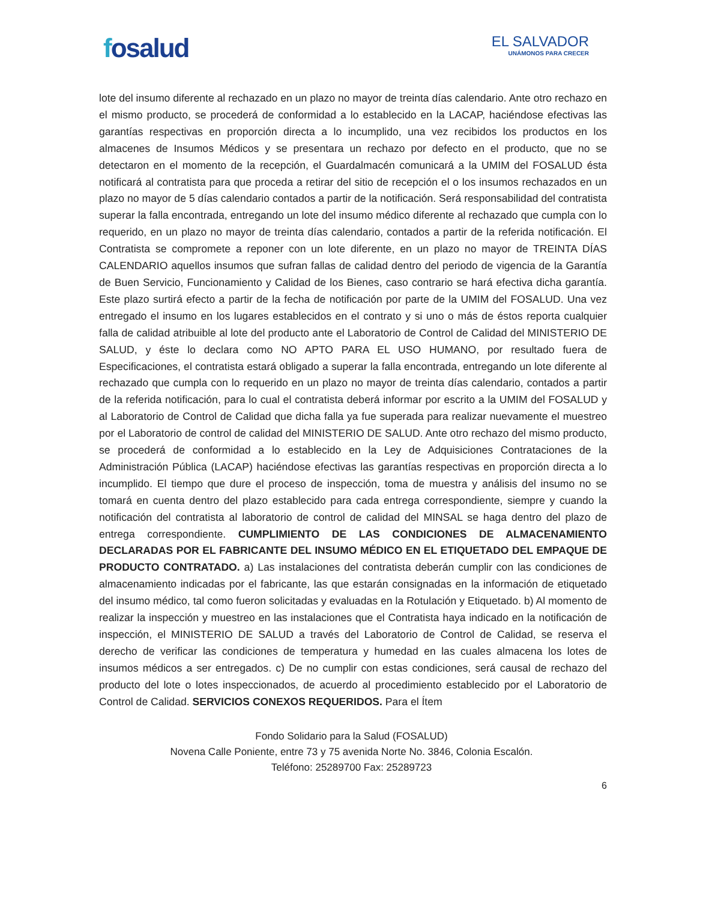fosalud
EL SALVADOR
UNÁMONOS PARA CRECER
lote del insumo diferente al rechazado en un plazo no mayor de treinta días calendario. Ante otro rechazo en el mismo producto, se procederá de conformidad a lo establecido en la LACAP, haciéndose efectivas las garantías respectivas en proporción directa a lo incumplido, una vez recibidos los productos en los almacenes de Insumos Médicos y se presentara un rechazo por defecto en el producto, que no se detectaron en el momento de la recepción, el Guardalmacén comunicará a la UMIM del FOSALUD ésta notificará al contratista para que proceda a retirar del sitio de recepción el o los insumos rechazados en un plazo no mayor de 5 días calendario contados a partir de la notificación. Será responsabilidad del contratista superar la falla encontrada, entregando un lote del insumo médico diferente al rechazado que cumpla con lo requerido, en un plazo no mayor de treinta días calendario, contados a partir de la referida notificación. El Contratista se compromete a reponer con un lote diferente, en un plazo no mayor de TREINTA DÍAS CALENDARIO aquellos insumos que sufran fallas de calidad dentro del periodo de vigencia de la Garantía de Buen Servicio, Funcionamiento y Calidad de los Bienes, caso contrario se hará efectiva dicha garantía. Este plazo surtirá efecto a partir de la fecha de notificación por parte de la UMIM del FOSALUD. Una vez entregado el insumo en los lugares establecidos en el contrato y si uno o más de éstos reporta cualquier falla de calidad atribuible al lote del producto ante el Laboratorio de Control de Calidad del MINISTERIO DE SALUD, y éste lo declara como NO APTO PARA EL USO HUMANO, por resultado fuera de Especificaciones, el contratista estará obligado a superar la falla encontrada, entregando un lote diferente al rechazado que cumpla con lo requerido en un plazo no mayor de treinta días calendario, contados a partir de la referida notificación, para lo cual el contratista deberá informar por escrito a la UMIM del FOSALUD y al Laboratorio de Control de Calidad que dicha falla ya fue superada para realizar nuevamente el muestreo por el Laboratorio de control de calidad del MINISTERIO DE SALUD. Ante otro rechazo del mismo producto, se procederá de conformidad a lo establecido en la Ley de Adquisiciones Contrataciones de la Administración Pública (LACAP) haciéndose efectivas las garantías respectivas en proporción directa a lo incumplido. El tiempo que dure el proceso de inspección, toma de muestra y análisis del insumo no se tomará en cuenta dentro del plazo establecido para cada entrega correspondiente, siempre y cuando la notificación del contratista al laboratorio de control de calidad del MINSAL se haga dentro del plazo de entrega correspondiente. CUMPLIMIENTO DE LAS CONDICIONES DE ALMACENAMIENTO DECLARADAS POR EL FABRICANTE DEL INSUMO MÉDICO EN EL ETIQUETADO DEL EMPAQUE DE PRODUCTO CONTRATADO. a) Las instalaciones del contratista deberán cumplir con las condiciones de almacenamiento indicadas por el fabricante, las que estarán consignadas en la información de etiquetado del insumo médico, tal como fueron solicitadas y evaluadas en la Rotulación y Etiquetado. b) Al momento de realizar la inspección y muestreo en las instalaciones que el Contratista haya indicado en la notificación de inspección, el MINISTERIO DE SALUD a través del Laboratorio de Control de Calidad, se reserva el derecho de verificar las condiciones de temperatura y humedad en las cuales almacena los lotes de insumos médicos a ser entregados. c) De no cumplir con estas condiciones, será causal de rechazo del producto del lote o lotes inspeccionados, de acuerdo al procedimiento establecido por el Laboratorio de Control de Calidad. SERVICIOS CONEXOS REQUERIDOS. Para el Ítem
Fondo Solidario para la Salud (FOSALUD)
Novena Calle Poniente, entre 73 y 75 avenida Norte No. 3846, Colonia Escalón.
Teléfono: 25289700 Fax: 25289723
6